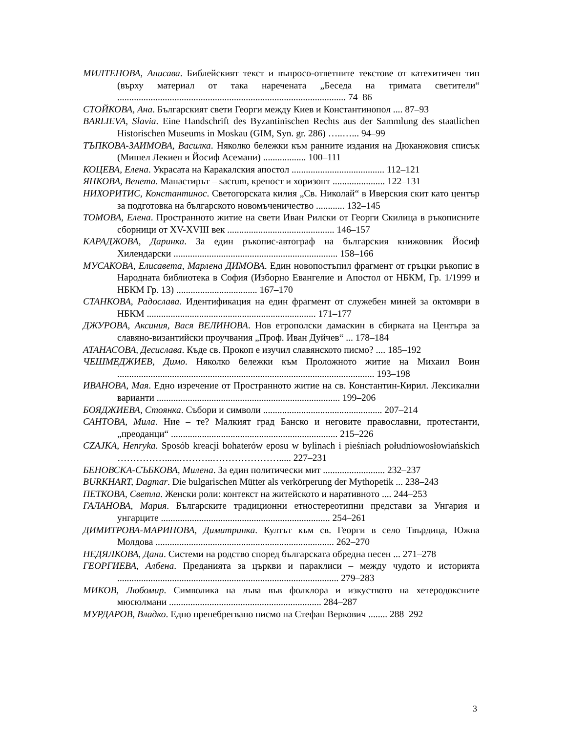МИЛТЕНОВА, Анисава. Библейският текст и въпросо-ответните текстове от катехитичен тип (върху материал от така наречената „Беседа на тримата светители“ ................................................................................................ 74–86
СТОЙКОВА, Ана. Българският свети Георги между Киев и Константинопол .... 87–93
BARLIEVA, Slavia. Eine Handschrift des Byzantinischen Rechts aus der Sammlung des staatlichen Historischen Museums in Moskau (GIM, Syn. gr. 286) …..…... 94–99
ТЪПКОВА-ЗАИМОВА, Василка. Няколко бележки към ранните издания на Дюканжовия списък (Мишел Лекиен и Йосиф Асемани) .................. 100–111
КОЦЕВА, Елена. Украсата на Каракалския апостол ....................................... 112–121
ЯНКОВА, Венета. Манастирът – sacrum, крепост и хоризонт ...................... 122–131
НИХОРИТИС, Константинос. Светогорската килия „Св. Николай“ в Иверския скит като център за подготовка на българското новомъченичество ............ 132–145
ТОМОВА, Елена. Пространното житие на свети Иван Рилски от Георги Скилица в ръкописните сборници от XV-XVIII век ............................................. 146–157
КАРАДЖОВА, Даринка. За един ръкопис-автограф на българския книжовник Йосиф Хилендарски ..................................................................... 158–166
МУСАКОВА, Елисавета, Марлена ДИМОВА. Един новопостъпил фрагмент от гръцки ръкопис в Народната библиотека в София (Изборно Евангелие и Апостол от НБКМ, Гр. 1/1999 и НБКМ Гр. 13) .................................. 167–170
СТАНКОВА, Радослава. Идентификация на един фрагмент от служебен миней за октомври в НБКМ ....................................................................... 171–177
ДЖУРОВА, Аксиния, Вася ВЕЛИНОВА. Нов етрополски дамаскин в сбирката на Центъра за славяно-византийски проучвания „Проф. Иван Дуйчев“ ... 178–184
АТАНАСОВА, Десислава. Къде св. Прокоп е изучил славянското писмо? .... 185–192
ЧЕШМЕДЖИЕВ, Димо. Няколко бележки към Проложното житие на Михаил Воин ............................................................................................................ 193–198
ИВАНОВА, Мая. Едно изречение от Пространното житие на св. Константин-Кирил. Лексикални варианти ............................................................................. 199–206
БОЯДЖИЕВА, Стоянка. Събори и символи .................................................. 207–214
САНТОВА, Мила. Ние – те? Малкият град Банско и неговите православни, протестанти, „преоданци“ ...................................................................... 215–226
CZAJKA, Henryka. Sposób kreacji bohaterów eposu w bylinach i pieśniach południowosłowiańskich ……………......………..…………………..... 227–231
БЕНОВСКА-СЪБКОВА, Милена. За един политически мит .......................... 232–237
BURKHART, Dagmar. Die bulgarischen Mütter als verkörperung der Mythopetik ... 238–243
ПЕТКОВА, Светла. Женски роли: контекст на житейското и наративното .... 244–253
ГАЛАНОВА, Мария. Българските традиционни етностереотипни представи за Унгария и унгарците ....................................................................... 254–261
ДИМИТРОВА-МАРИНОВА, Димитринка. Култът към св. Георги в село Твърдица, Южна Молдова ........................................................................... 262–270
НЕДЯЛКОВА, Дани. Системи на родство според българската обредна песен ... 271–278
ГЕОРГИЕВА, Албена. Преданията за църкви и параклиси – между чудото и историята ............................................................................................. 279–283
МИКОВ, Любомир. Символика на лъва във фолклора и изкуството на хетеродоксните мюсюлмани ................................................................ 284–287
МУРДАРОВ, Владко. Едно пренебрегвано писмо на Стефан Веркович ........ 288–292
3